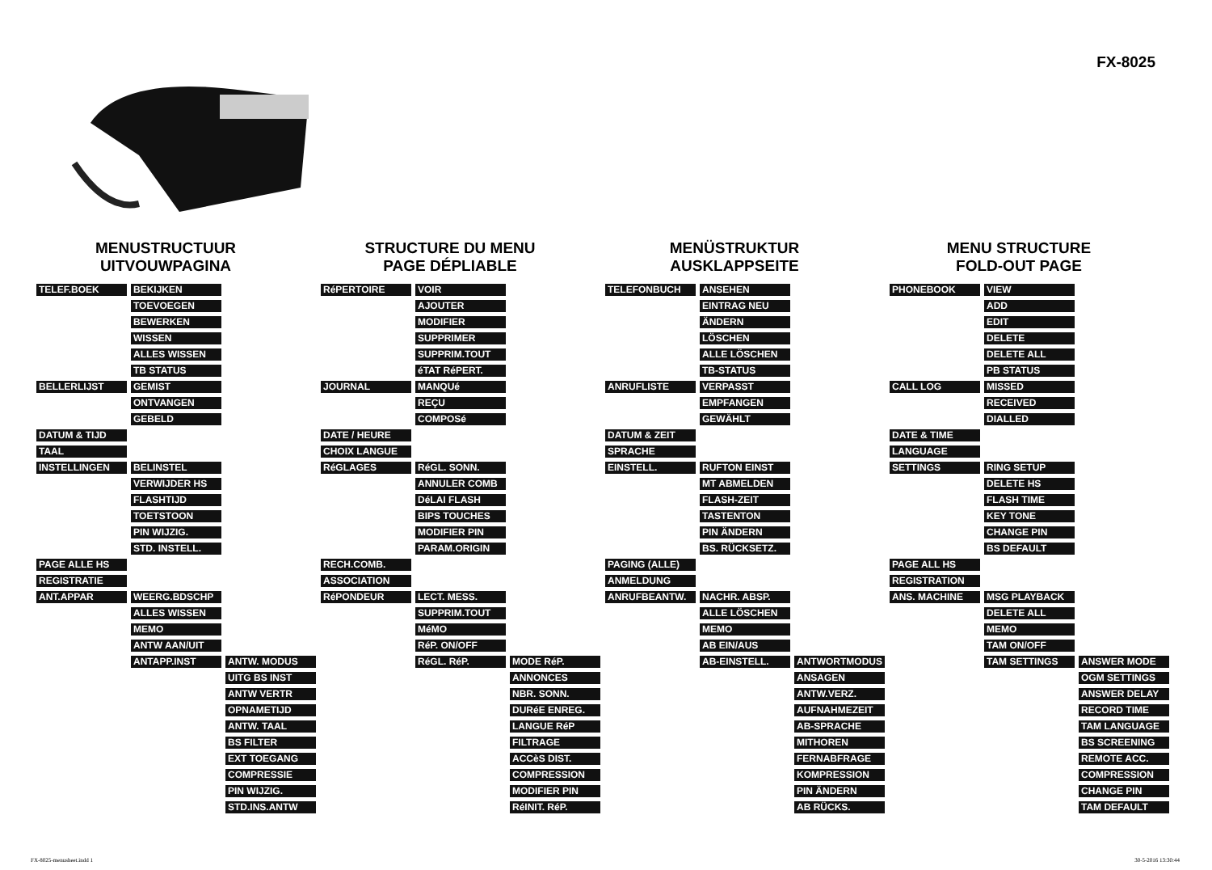FX-8025
MENUSTRUCTUUR
UITVOUWPAGINA
| TELEF.BOEK | BEKIJKEN | |
| | TOEVOEGEN | |
| | BEWERKEN | |
| | WISSEN | |
| | ALLES WISSEN | |
| | TB STATUS | |
| BELLERLIJST | GEMIST | |
| | ONTVANGEN | |
| | GEBELD | |
| DATUM & TIJD | | |
| TAAL | | |
| INSTELLINGEN | BELINSTEL | |
| | VERWIJDER HS | |
| | FLASHTIJD | |
| | TOETSTOON | |
| | PIN WIJZIG. | |
| | STD. INSTELL. | |
| PAGE ALLE HS | | |
| REGISTRATIE | | |
| ANT.APPAR | WEERG.BDSCHP | |
| | ALLES WISSEN | |
| | MEMO | |
| | ANTW AAN/UIT | |
| | ANTAPP.INST | ANTW. MODUS |
| | | UITG BS INST |
| | | ANTW VERTR |
| | | OPNAMETIJD |
| | | ANTW. TAAL |
| | | BS FILTER |
| | | EXT TOEGANG |
| | | COMPRESSIE |
| | | PIN WIJZIG. |
| | | STD.INS.ANTW |
STRUCTURE DU MENU
PAGE DÉPLIABLE
| RéPERTOIRE | VOIR | |
| | AJOUTER | |
| | MODIFIER | |
| | SUPPRIMER | |
| | SUPPRIM.TOUT | |
| | éTAT RéPERT. | |
| JOURNAL | MANQUé | |
| | REÇU | |
| | COMPOSé | |
| DATE / HEURE | | |
| CHOIX LANGUE | | |
| RéGLAGES | RéGL. SONN. | |
| | ANNULER COMB | |
| | DéLAI FLASH | |
| | BIPS TOUCHES | |
| | MODIFIER PIN | |
| | PARAM.ORIGIN | |
| RECH.COMB. | | |
| ASSOCIATION | | |
| RéPONDEUR | LECT. MESS. | |
| | SUPPRIM.TOUT | |
| | MéMO | |
| | RéP. ON/OFF | |
| | RéGL. RéP. | MODE RéP. |
| | | ANNONCES |
| | | NBR. SONN. |
| | | DURéE ENREG. |
| | | LANGUE RéP |
| | | FILTRAGE |
| | | ACCèS DIST. |
| | | COMPRESSION |
| | | MODIFIER PIN |
| | | RéINIT. RéP. |
MENÜSTRUKTUR
AUSKLAPPSEITE
| TELEFONBUCH | ANSEHEN | |
| | EINTRAG NEU | |
| | ÄNDERN | |
| | LÖSCHEN | |
| | ALLE LÖSCHEN | |
| | TB-STATUS | |
| ANRUFLISTE | VERPASST | |
| | EMPFANGEN | |
| | GEWÄHLT | |
| DATUM & ZEIT | | |
| SPRACHE | | |
| EINSTELL. | RUFTON EINST | |
| | MT ABMELDEN | |
| | FLASH-ZEIT | |
| | TASTENTON | |
| | PIN ÄNDERN | |
| | BS. RÜCKSETZ. | |
| PAGING (ALLE) | | |
| ANMELDUNG | | |
| ANRUFBEANTW. | NACHR. ABSP. | |
| | ALLE LÖSCHEN | |
| | MEMO | |
| | AB EIN/AUS | |
| | AB-EINSTELL. | ANTWORTMODUS |
| | | ANSAGEN |
| | | ANTW.VERZ. |
| | | AUFNAHMEZEIT |
| | | AB-SPRACHE |
| | | MITHOREN |
| | | FERNABFRAGE |
| | | KOMPRESSION |
| | | PIN ÄNDERN |
| | | AB RÜCKS. |
MENU STRUCTURE
FOLD-OUT PAGE
| PHONEBOOK | VIEW | |
| | ADD | |
| | EDIT | |
| | DELETE | |
| | DELETE ALL | |
| | PB STATUS | |
| CALL LOG | MISSED | |
| | RECEIVED | |
| | DIALLED | |
| DATE & TIME | | |
| LANGUAGE | | |
| SETTINGS | RING SETUP | |
| | DELETE HS | |
| | FLASH TIME | |
| | KEY TONE | |
| | CHANGE PIN | |
| | BS DEFAULT | |
| PAGE ALL HS | | |
| REGISTRATION | | |
| ANS. MACHINE | MSG PLAYBACK | |
| | DELETE ALL | |
| | MEMO | |
| | TAM ON/OFF | |
| | TAM SETTINGS | ANSWER MODE |
| | | OGM SETTINGS |
| | | ANSWER DELAY |
| | | RECORD TIME |
| | | TAM LANGUAGE |
| | | BS SCREENING |
| | | REMOTE ACC. |
| | | COMPRESSION |
| | | CHANGE PIN |
| | | TAM DEFAULT |
FX-8025-menusheet.indd 1 30-5-2016 13:30:44